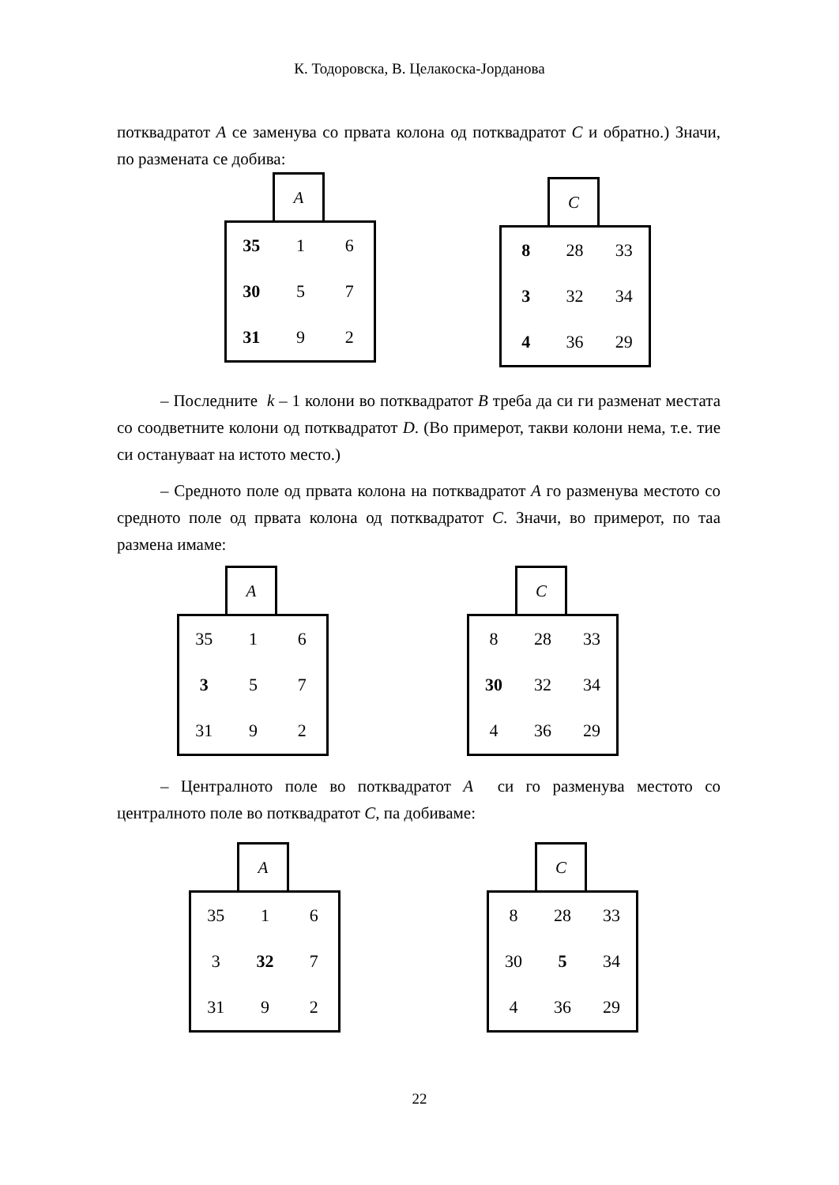К. Тодоровска, В. Целакоска-Јорданова
потквадратот A се заменува со првата колона од потквадратот C и обратно.) Значи, по размената се добива:
A
| 35 | 1 | 6 |
| 30 | 5 | 7 |
| 31 | 9 | 2 |
C
| 8 | 28 | 33 |
| 3 | 32 | 34 |
| 4 | 36 | 29 |
– Последните k – 1 колони во потквадратот B треба да си ги разменат местата со соодветните колони од потквадратот D. (Во примерот, такви колони нема, т.е. тие си остануваат на истото место.)
– Средното поле од првата колона на потквадратот A го разменува местото со средното поле од првата колона од потквадратот C. Значи, во примерот, по таа размена имаме:
A
| 35 | 1 | 6 |
| 3 | 5 | 7 |
| 31 | 9 | 2 |
C
| 8 | 28 | 33 |
| 30 | 32 | 34 |
| 4 | 36 | 29 |
– Централното поле во потквадратот A си го разменува местото со централното поле во потквадратот C, па добиваме:
A
| 35 | 1 | 6 |
| 3 | 32 | 7 |
| 31 | 9 | 2 |
C
| 8 | 28 | 33 |
| 30 | 5 | 34 |
| 4 | 36 | 29 |
22